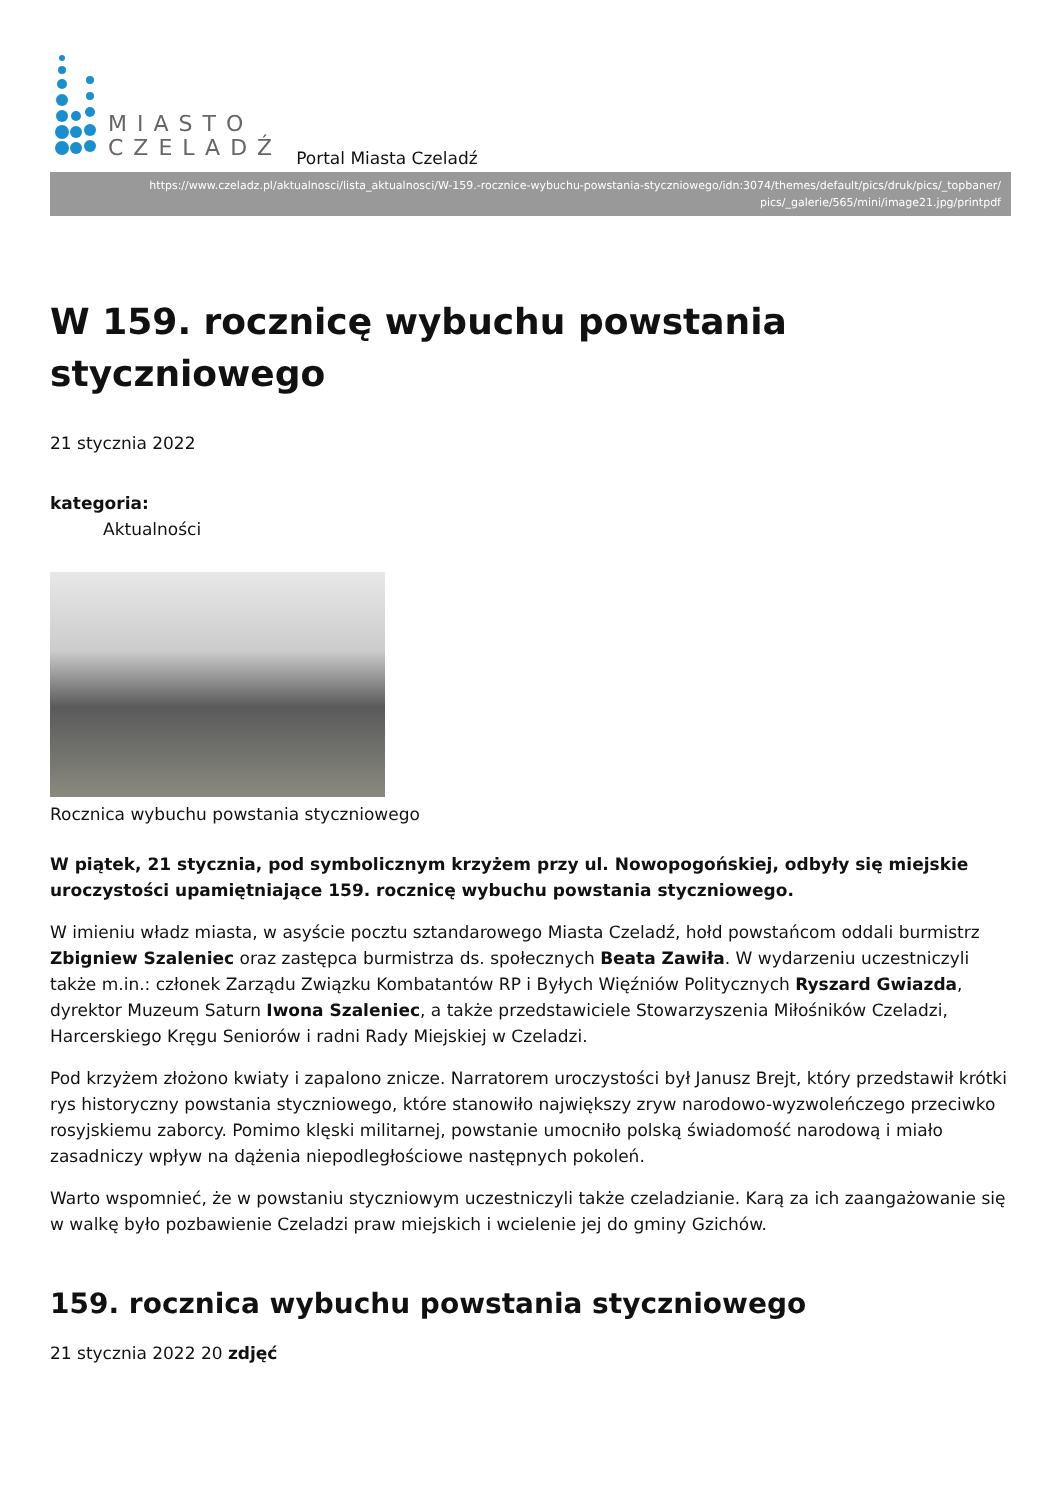MIASTO
CZELADŹ
Portal Miasta Czeladź
https://www.czeladz.pl/aktualnosci/lista_aktualnosci/W-159.-rocznice-wybuchu-powstania-styczniowego/idn:3074/themes/default/pics/druk/pics/_topbaner/ pics/_galerie/565/mini/image21.jpg/printpdf
W 159. rocznicę wybuchu powstania styczniowego
21 stycznia 2022
kategoria:
Aktualności
Rocznica wybuchu powstania styczniowego
W piątek, 21 stycznia, pod symbolicznym krzyżem przy ul. Nowopogońskiej, odbyły się miejskie uroczystości upamiętniające 159. rocznicę wybuchu powstania styczniowego.
W imieniu władz miasta, w asyście pocztu sztandarowego Miasta Czeladź, hołd powstańcom oddali burmistrz Zbigniew Szaleniec oraz zastępca burmistrza ds. społecznych Beata Zawiła. W wydarzeniu uczestniczyli także m.in.: członek Zarządu Związku Kombatantów RP i Byłych Więźniów Politycznych Ryszard Gwiazda, dyrektor Muzeum Saturn Iwona Szaleniec, a także przedstawiciele Stowarzyszenia Miłośników Czeladzi, Harcerskiego Kręgu Seniorów i radni Rady Miejskiej w Czeladzi.
Pod krzyżem złożono kwiaty i zapalono znicze. Narratorem uroczystości był Janusz Brejt, który przedstawił krótki rys historyczny powstania styczniowego, które stanowiło największy zryw narodowo-wyzwoleńczego przeciwko rosyjskiemu zaborcy. Pomimo klęski militarnej, powstanie umocniło polską świadomość narodową i miało zasadniczy wpływ na dążenia niepodległościowe następnych pokoleń.
Warto wspomnieć, że w powstaniu styczniowym uczestniczyli także czeladzianie. Karą za ich zaangażowanie się w walkę było pozbawienie Czeladzi praw miejskich i wcielenie jej do gminy Gzichów.
159. rocznica wybuchu powstania styczniowego
21 stycznia 2022 20 zdjęć